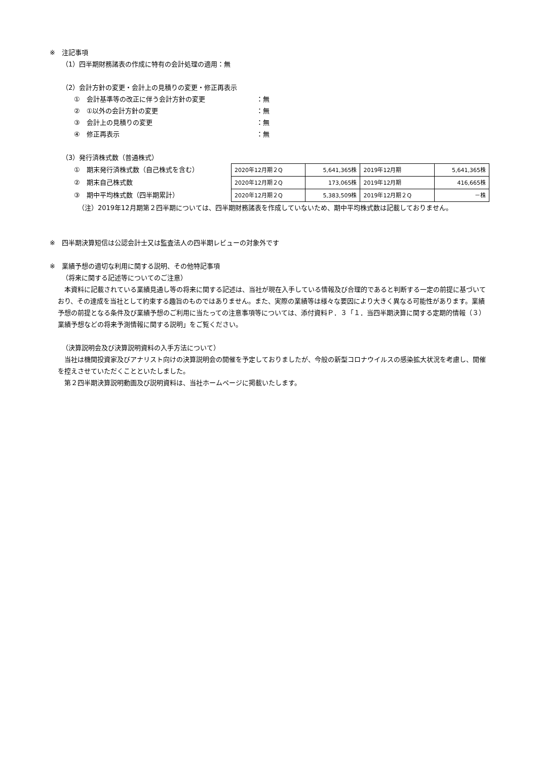※　注記事項
（1）四半期財務諸表の作成に特有の会計処理の適用：無
（2）会計方針の変更・会計上の見積りの変更・修正再表示
①　会計基準等の改正に伴う会計方針の変更 ：無
②　①以外の会計方針の変更 ：無
③　会計上の見積りの変更 ：無
④　修正再表示 ：無
（3）発行済株式数（普通株式）
①　期末発行済株式数（自己株式を含む）
②　期末自己株式数
③　期中平均株式数（四半期累計）
| 2020年12月期２Q | 5,641,365株 | 2019年12月期 | 5,641,365株 |
| 2020年12月期２Q | 173,065株 | 2019年12月期 | 416,665株 |
| 2020年12月期２Q | 5,383,509株 | 2019年12月期２Q | －株 |
（注）2019年12月期第２四半期については、四半期財務諸表を作成していないため、期中平均株式数は記載しておりません。
※　四半期決算短信は公認会計士又は監査法人の四半期レビューの対象外です
※　業績予想の適切な利用に関する説明、その他特記事項
（将来に関する記述等についてのご注意）
本資料に記載されている業績見通し等の将来に関する記述は、当社が現在入手している情報及び合理的であると判断する一定の前提に基づいており、その達成を当社として約束する趣旨のものではありません。また、実際の業績等は様々な要因により大きく異なる可能性があります。業績予想の前提となる条件及び業績予想のご利用に当たっての注意事項等については、添付資料Ｐ．３「１．当四半期決算に関する定期的情報（３）業績予想などの将来予測情報に関する説明」をご覧ください。
（決算説明会及び決算説明資料の入手方法について）
当社は機関投資家及びアナリスト向けの決算説明会の開催を予定しておりましたが、今般の新型コロナウイルスの感染拡大状況を考慮し、開催を控えさせていただくことといたしました。
第２四半期決算説明動画及び説明資料は、当社ホームページに掲載いたします。